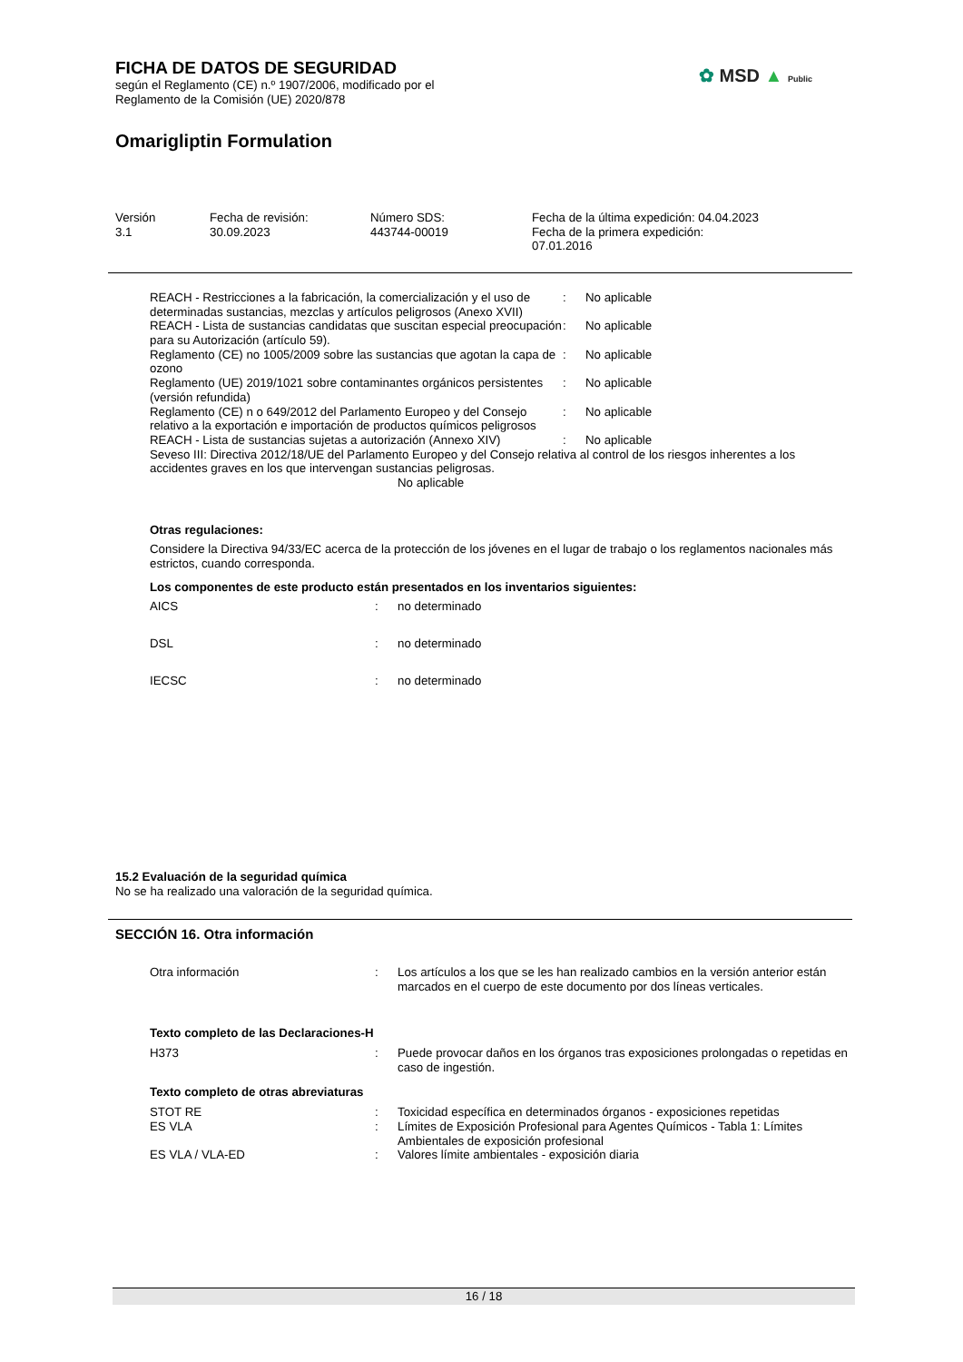FICHA DE DATOS DE SEGURIDAD
según el Reglamento (CE) n.º 1907/2006, modificado por el
Reglamento de la Comisión (UE) 2020/878
Omarigliptin Formulation
✿ MSD ▲ Public
| Versión 3.1 | Fecha de revisión: 30.09.2023 | Número SDS: 443744-00019 | Fecha de la última expedición: 04.04.2023 Fecha de la primera expedición: 07.01.2016 |
| REACH - Restricciones a la fabricación, la comercialización y el uso de determinadas sustancias, mezclas y artículos peligrosos (Anexo XVII) | : | No aplicable |
| REACH - Lista de sustancias candidatas que suscitan especial preocupación para su Autorización (artículo 59). | : | No aplicable |
| Reglamento (CE) no 1005/2009 sobre las sustancias que agotan la capa de ozono | : | No aplicable |
| Reglamento (UE) 2019/1021 sobre contaminantes orgánicos persistentes (versión refundida) | : | No aplicable |
| Reglamento (CE) n o 649/2012 del Parlamento Europeo y del Consejo relativo a la exportación e importación de productos químicos peligrosos | : | No aplicable |
| REACH - Lista de sustancias sujetas a autorización (Annexo XIV) | : | No aplicable |
Seveso III: Directiva 2012/18/UE del Parlamento Europeo y del Consejo relativa al control de los riesgos inherentes a los accidentes graves en los que intervengan sustancias peligrosas.
No aplicable
Otras regulaciones:
Considere la Directiva 94/33/EC acerca de la protección de los jóvenes en el lugar de trabajo o los reglamentos nacionales más estrictos, cuando corresponda.
Los componentes de este producto están presentados en los inventarios siguientes:
| AICS | : | no determinado |
| DSL | : | no determinado |
| IECSC | : | no determinado |
15.2 Evaluación de la seguridad química
No se ha realizado una valoración de la seguridad química.
SECCIÓN 16. Otra información
| Otra información | : | Los artículos a los que se les han realizado cambios en la versión anterior están marcados en el cuerpo de este documento por dos líneas verticales. |
Texto completo de las Declaraciones-H
| H373 | : | Puede provocar daños en los órganos tras exposiciones prolongadas o repetidas en caso de ingestión. |
Texto completo de otras abreviaturas
| STOT RE | : | Toxicidad específica en determinados órganos - exposiciones repetidas |
| ES VLA | : | Límites de Exposición Profesional para Agentes Químicos - Tabla 1: Límites Ambientales de exposición profesional |
| ES VLA / VLA-ED | : | Valores límite ambientales - exposición diaria |
16 / 18